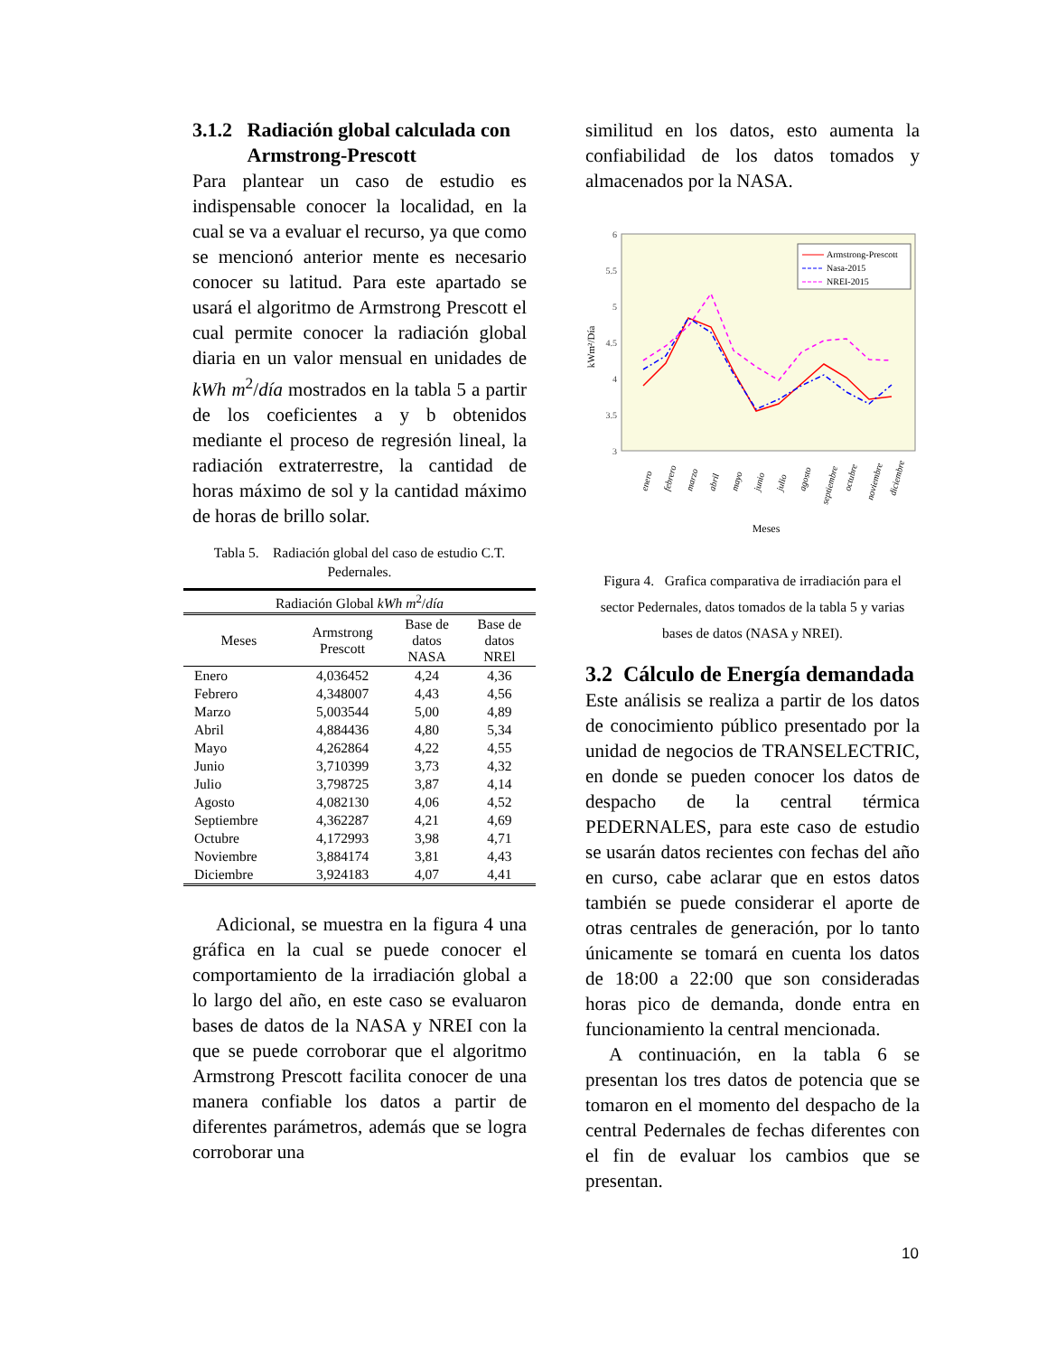3.1.2 Radiación global calculada con
Armstrong-Prescott
Para plantear un caso de estudio es indispensable conocer la localidad, en la cual se va a evaluar el recurso, ya que como se mencionó anterior mente es necesario conocer su latitud. Para este apartado se usará el algoritmo de Armstrong Prescott el cual permite conocer la radiación global diaria en un valor mensual en unidades de kWh m<sup>2</sup>/día mostrados en la tabla 5 a partir de los coeficientes a y b obtenidos mediante el proceso de regresión lineal, la radiación extraterrestre, la cantidad de horas máximo de sol y la cantidad máximo de horas de brillo solar.
Tabla 5. Radiación global del caso de estudio C.T. Pedernales.
| Radiación Global kWh m<sup>2</sup>/ día | | | |
| --- | --- | --- | --- |
| Meses | Armstrong Prescott | Base de datos NASA | Base de datos NREl |
| Enero | 4,036452 | 4,24 | 4,36 |
| Febrero | 4,348007 | 4,43 | 4,56 |
| Marzo | 5,003544 | 5,00 | 4,89 |
| Abril | 4,884436 | 4,80 | 5,34 |
| Mayo | 4,262864 | 4,22 | 4,55 |
| Junio | 3,710399 | 3,73 | 4,32 |
| Julio | 3,798725 | 3,87 | 4,14 |
| Agosto | 4,082130 | 4,06 | 4,52 |
| Septiembre | 4,362287 | 4,21 | 4,69 |
| Octubre | 4,172993 | 3,98 | 4,71 |
| Noviembre | 3,884174 | 3,81 | 4,43 |
| Diciembre | 3,924183 | 4,07 | 4,41 |
Adicional, se muestra en la figura 4 una gráfica en la cual se puede conocer el comportamiento de la irradiación global a lo largo del año, en este caso se evaluaron bases de datos de la NASA y NREI con la que se puede corroborar que el algoritmo Armstrong Prescott facilita conocer de una manera confiable los datos a partir de diferentes parámetros, además que se logra corroborar una
similitud en los datos, esto aumenta la confiabilidad de los datos tomados y almacenados por la NASA.
6
5.5
5
4.5
4
3.5
3
kWm²/Día
Armstrong-Prescott
Nasa-2015
NREI-2015
enero
febrero
marzo
abril
mayo
junio
julio
agosto
septiembre
octubre
noviembre
diciembre
Meses
Figura 4. Grafica comparativa de irradiación para el sector Pedernales, datos tomados de la tabla 5 y varias bases de datos (NASA y NREI).
3.2 Cálculo de Energía demandada
Este análisis se realiza a partir de los datos de conocimiento público presentado por la unidad de negocios de TRANSELECTRIC, en donde se pueden conocer los datos de despacho de la central térmica PEDERNALES, para este caso de estudio se usarán datos recientes con fechas del año en curso, cabe aclarar que en estos datos también se puede considerar el aporte de otras centrales de generación, por lo tanto únicamente se tomará en cuenta los datos de 18:00 a 22:00 que son consideradas horas pico de demanda, donde entra en funcionamiento la central mencionada.
A continuación, en la tabla 6 se presentan los tres datos de potencia que se tomaron en el momento del despacho de la central Pedernales de fechas diferentes con el fin de evaluar los cambios que se presentan.
10